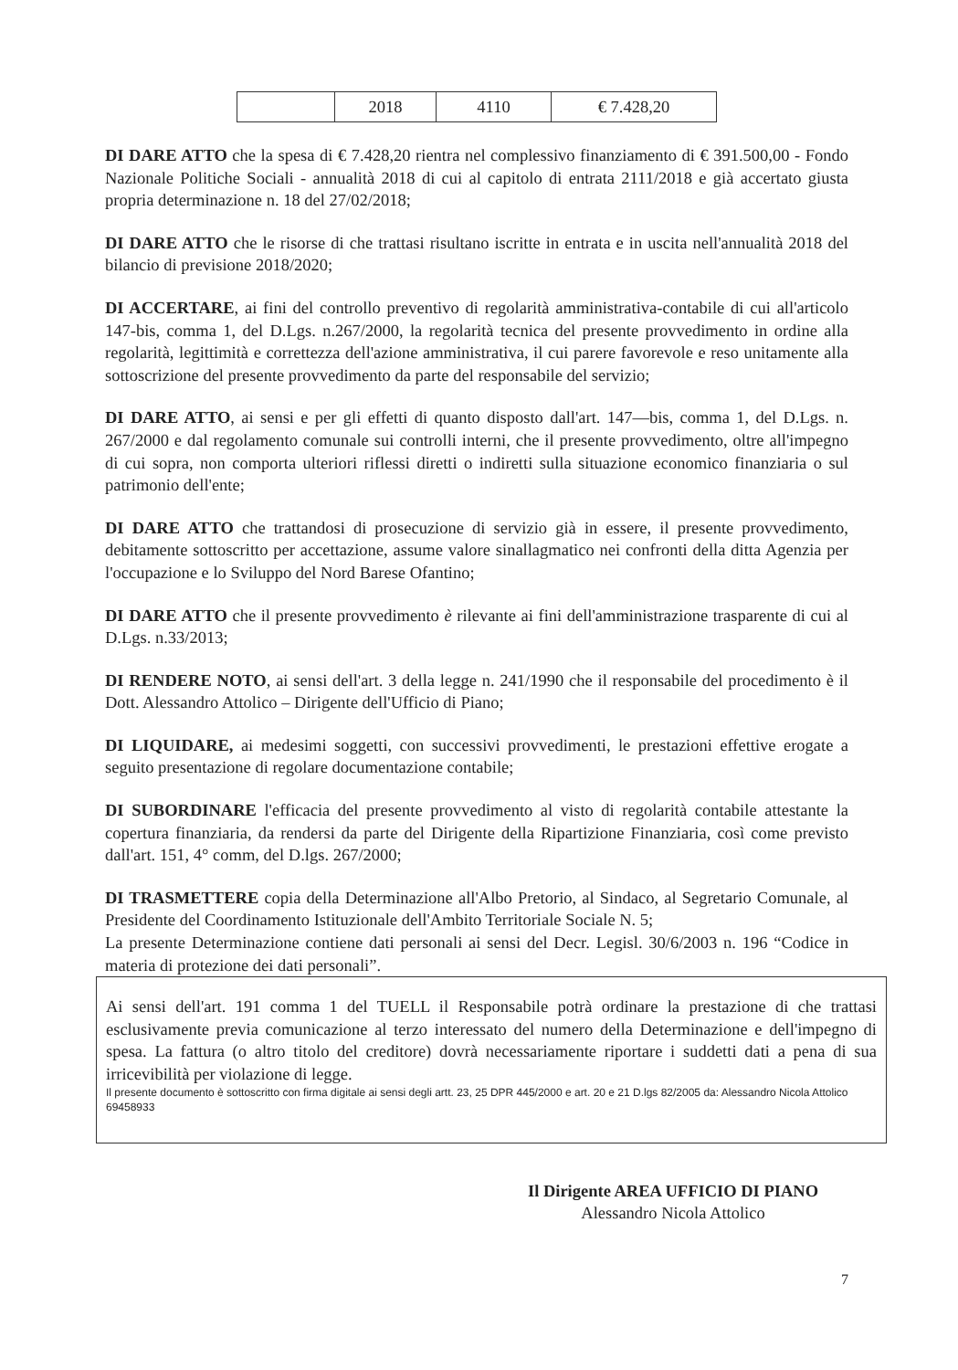| | 2018 | 4110 | € 7.428,20 |
DI DARE ATTO che la spesa di € 7.428,20 rientra nel complessivo finanziamento di € 391.500,00 - Fondo Nazionale Politiche Sociali - annualità 2018 di cui al capitolo di entrata 2111/2018 e già accertato giusta propria determinazione n. 18 del 27/02/2018;
DI DARE ATTO che le risorse di che trattasi risultano iscritte in entrata e in uscita nell'annualità 2018 del bilancio di previsione 2018/2020;
DI ACCERTARE, ai fini del controllo preventivo di regolarità amministrativa-contabile di cui all'articolo 147-bis, comma 1, del D.Lgs. n.267/2000, la regolarità tecnica del presente provvedimento in ordine alla regolarità, legittimità e correttezza dell'azione amministrativa, il cui parere favorevole e reso unitamente alla sottoscrizione del presente provvedimento da parte del responsabile del servizio;
DI DARE ATTO, ai sensi e per gli effetti di quanto disposto dall'art. 147—bis, comma 1, del D.Lgs. n. 267/2000 e dal regolamento comunale sui controlli interni, che il presente provvedimento, oltre all'impegno di cui sopra, non comporta ulteriori riflessi diretti o indiretti sulla situazione economico finanziaria o sul patrimonio dell'ente;
DI DARE ATTO che trattandosi di prosecuzione di servizio già in essere, il presente provvedimento, debitamente sottoscritto per accettazione, assume valore sinallagmatico nei confronti della ditta Agenzia per l'occupazione e lo Sviluppo del Nord Barese Ofantino;
DI DARE ATTO che il presente provvedimento è rilevante ai fini dell'amministrazione trasparente di cui al D.Lgs. n.33/2013;
DI RENDERE NOTO, ai sensi dell'art. 3 della legge n. 241/1990 che il responsabile del procedimento è il Dott. Alessandro Attolico – Dirigente dell'Ufficio di Piano;
DI LIQUIDARE, ai medesimi soggetti, con successivi provvedimenti, le prestazioni effettive erogate a seguito presentazione di regolare documentazione contabile;
DI SUBORDINARE l'efficacia del presente provvedimento al visto di regolarità contabile attestante la copertura finanziaria, da rendersi da parte del Dirigente della Ripartizione Finanziaria, così come previsto dall'art. 151, 4° comm, del D.lgs. 267/2000;
DI TRASMETTERE copia della Determinazione all'Albo Pretorio, al Sindaco, al Segretario Comunale, al Presidente del Coordinamento Istituzionale dell'Ambito Territoriale Sociale N. 5;
La presente Determinazione contiene dati personali ai sensi del Decr. Legisl. 30/6/2003 n. 196 “Codice in materia di protezione dei dati personali”.
Ai sensi dell'art. 191 comma 1 del TUELL il Responsabile potrà ordinare la prestazione di che trattasi esclusivamente previa comunicazione al terzo interessato del numero della Determinazione e dell'impegno di spesa. La fattura (o altro titolo del creditore) dovrà necessariamente riportare i suddetti dati a pena di sua irricevibilità per violazione di legge.
Il presente documento è sottoscritto con firma digitale ai sensi degli artt. 23, 25 DPR 445/2000 e art. 20 e 21 D.lgs 82/2005 da: Alessandro Nicola Attolico 69458933
Il Dirigente AREA UFFICIO DI PIANO
Alessandro Nicola Attolico
7